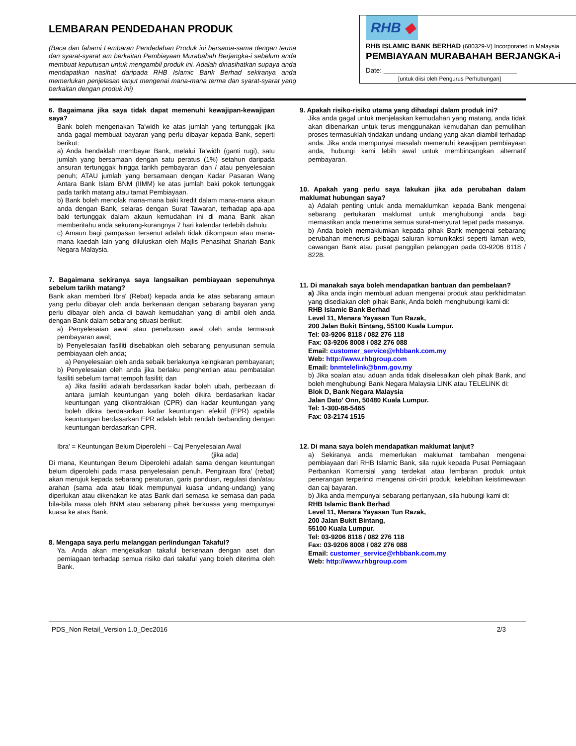LEMBARAN PENDEDAHAN PRODUK
(Baca dan fahami Lembaran Pendedahan Produk ini bersama-sama dengan terma dan syarat-syarat am berkaitan Pembiayaan Murabahah Berjangka-i sebelum anda membuat keputusan untuk mengambil produk ini. Adalah dinasihatkan supaya anda mendapatkan nasihat daripada RHB Islamic Bank Berhad sekiranya anda memerlukan penjelasan lanjut mengenai mana-mana terma dan syarat-syarat yang berkaitan dengan produk ini)
RHB ◆
RHB ISLAMIC BANK BERHAD (680329-V) Incorporated in Malaysia
PEMBIAYAAN MURABAHAH BERJANGKA-i
Date: ____________________________________
[untuk diisi oleh Pengurus Perhubungan]
6. Bagaimana jika saya tidak dapat memenuhi kewajipan-kewajipan saya?
Bank boleh mengenakan Ta'widh ke atas jumlah yang tertunggak jika anda gagal membuat bayaran yang perlu dibayar kepada Bank, seperti berikut:
a) Anda hendaklah membayar Bank, melalui Ta'widh (ganti rugi), satu jumlah yang bersamaan dengan satu peratus (1%) setahun daripada ansuran tertunggak hingga tarikh pembayaran dan / atau penyelesaian penuh; ATAU jumlah yang bersamaan dengan Kadar Pasaran Wang Antara Bank Islam BNM (IIMM) ke atas jumlah baki pokok tertunggak pada tarikh matang atau tamat Pembiayaan.
b) Bank boleh menolak mana-mana baki kredit dalam mana-mana akaun anda dengan Bank, selaras dengan Surat Tawaran, terhadap apa-apa baki tertunggak dalam akaun kemudahan ini di mana Bank akan memberitahu anda sekurang-kurangnya 7 hari kalendar terlebih dahulu
c) Amaun bagi pampasan tersenut adalah tidak dikompaun atau mana-mana kaedah lain yang diluluskan oleh Majlis Penasihat Shariah Bank Negara Malaysia.
7. Bagaimana sekiranya saya langsaikan pembiayaan sepenuhnya sebelum tarikh matang?
Bank akan memberi Ibra' (Rebat) kepada anda ke atas sebarang amaun yang perlu dibayar oleh anda berkenaan dengan sebarang bayaran yang perlu dibayar oleh anda di bawah kemudahan yang di ambil oleh anda dengan Bank dalam sebarang situasi berikut:
a) Penyelesaian awal atau penebusan awal oleh anda termasuk pembayaran awal;
b) Penyelesaian fasiliti disebabkan oleh sebarang penyusunan semula pembiayaan oleh anda;
a) Penyelesaian oleh anda sebaik berlakunya keingkaran pembayaran;
b) Penyelesaian oleh anda jika berlaku penghentian atau pembatalan fasiliti sebelum tamat tempoh fasiliti; dan
a) Jika fasiliti adalah berdasarkan kadar boleh ubah, perbezaan di antara jumlah keuntungan yang boleh dikira berdasarkan kadar keuntungan yang dikontrakkan (CPR) dan kadar keuntungan yang boleh dikira berdasarkan kadar keuntungan efektif (EPR) apabila keuntungan berdasarkan EPR adalah lebih rendah berbanding dengan keuntungan berdasarkan CPR.
Ibra' = Keuntungan Belum Diperolehi – Caj Penyelesaian Awal
(jika ada)
Di mana, Keuntungan Belum Diperolehi adalah sama dengan keuntungan belum diperolehi pada masa penyelesaian penuh. Pengiraan Ibra' (rebat) akan merujuk kepada sebarang peraturan, garis panduan, regulasi dan/atau arahan (sama ada atau tidak mempunyai kuasa undang-undang) yang diperlukan atau dikenakan ke atas Bank dari semasa ke semasa dan pada bila-bila masa oleh BNM atau sebarang pihak berkuasa yang mempunyai kuasa ke atas Bank.
8. Mengapa saya perlu melanggan perlindungan Takaful?
Ya. Anda akan mengekalkan takaful berkenaan dengan aset dan perniagaan terhadap semua risiko dari takaful yang boleh diterima oleh Bank.
9. Apakah risiko-risiko utama yang dihadapi dalam produk ini?
Jika anda gagal untuk menjelaskan kemudahan yang matang, anda tidak akan dibenarkan untuk terus menggunakan kemudahan dan pemulihan proses termasuklah tindakan undang-undang yang akan diambil terhadap anda. Jika anda mempunyai masalah memenuhi kewajipan pembiayaan anda, hubungi kami lebih awal untuk membincangkan alternatif pembayaran.
10. Apakah yang perlu saya lakukan jika ada perubahan dalam maklumat hubungan saya?
a) Adalah penting untuk anda memaklumkan kepada Bank mengenai sebarang pertukaran maklumat untuk menghubungi anda bagi memastikan anda menerima semua surat-menyurat tepat pada masanya.
b) Anda boleh memaklumkan kepada pihak Bank mengenai sebarang perubahan menerusi pelbagai saluran komunikaksi seperti laman web, cawangan Bank atau pusat panggilan pelanggan pada 03-9206 8118 / 8228.
11. Di manakah saya boleh mendapatkan bantuan dan pembelaan?
a) Jika anda ingin membuat aduan mengenai produk atau perkhidmatan yang disediakan oleh pihak Bank, Anda boleh menghubungi kami di:
RHB Islamic Bank Berhad
Level 11, Menara Yayasan Tun Razak,
200 Jalan Bukit Bintang, 55100 Kuala Lumpur.
Tel: 03-9206 8118 / 082 276 118
Fax: 03-9206 8008 / 082 276 088
Email: customer_service@rhbbank.com.my
Web: http://www.rhbgroup.com
Email: bnmtelelink@bnm.gov.my
b) Jika soalan atau aduan anda tidak diselesaikan oleh pihak Bank, and boleh menghubungi Bank Negara Malaysia LINK atau TELELINK di:
Blok D, Bank Negara Malaysia
Jalan Dato' Onn, 50480 Kuala Lumpur.
Tel: 1-300-88-5465
Fax: 03-2174 1515
12. Di mana saya boleh mendapatkan maklumat lanjut?
a) Sekiranya anda memerlukan maklumat tambahan mengenai pembiayaan dari RHB Islamic Bank, sila rujuk kepada Pusat Perniagaan Perbankan Komersial yang terdekat atau lembaran produk untuk penerangan terperinci mengenai ciri-ciri produk, kelebihan keistimewaan dan caj bayaran.
b) Jika anda mempunyai sebarang pertanyaan, sila hubungi kami di:
RHB Islamic Bank Berhad
Level 11, Menara Yayasan Tun Razak,
200 Jalan Bukit Bintang,
55100 Kuala Lumpur.
Tel: 03-9206 8118 / 082 276 118
Fax: 03-9206 8008 / 082 276 088
Email: customer_service@rhbbank.com.my
Web: http://www.rhbgroup.com
PDS_Non Retail_Version 1.0_Dec2016 2/3